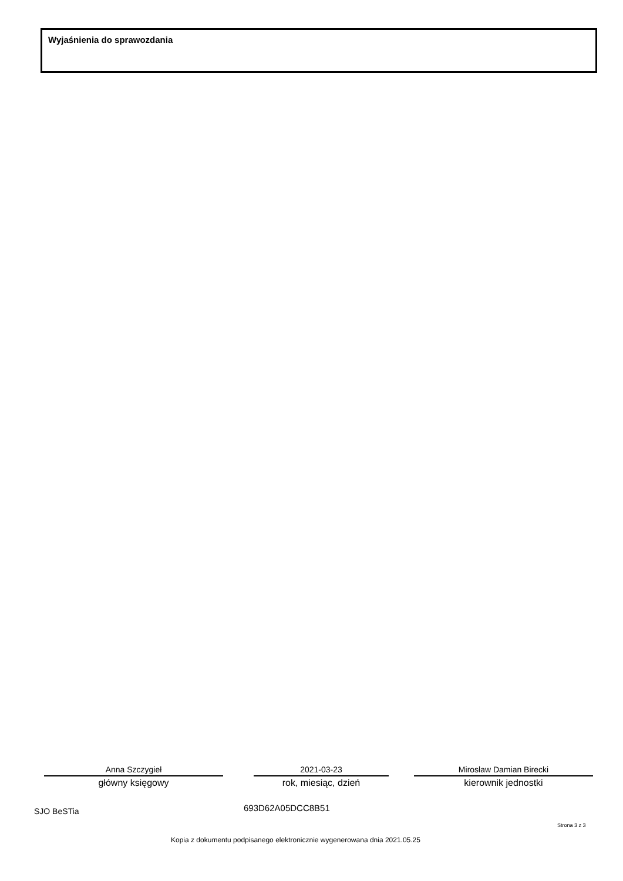Wyjaśnienia do sprawozdania
Anna Szczygieł
główny księgowy
2021-03-23
rok, miesiąc, dzień
Mirosław Damian Birecki
kierownik jednostki
SJO BeSTia 693D62A05DCC8B51
Strona 3 z 3
Kopia z dokumentu podpisanego elektronicznie wygenerowana dnia 2021.05.25